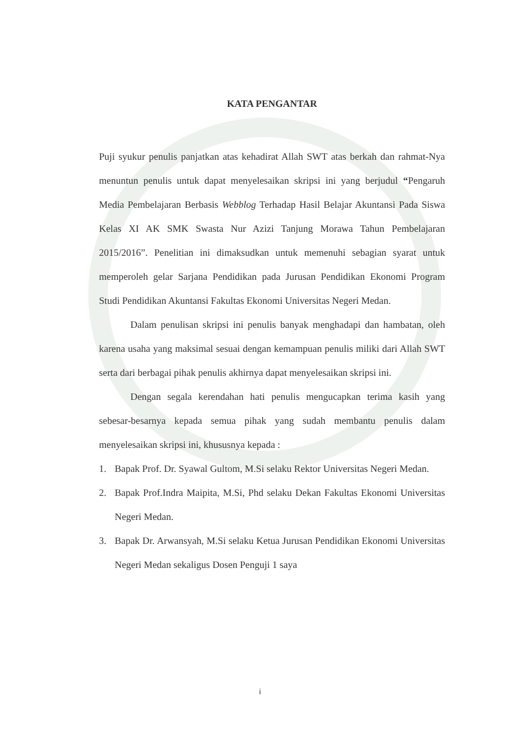KATA PENGANTAR
Puji syukur penulis panjatkan atas kehadirat Allah SWT atas berkah dan rahmat-Nya menuntun penulis untuk dapat menyelesaikan skripsi ini yang berjudul “Pengaruh Media Pembelajaran Berbasis Webblog Terhadap Hasil Belajar Akuntansi Pada Siswa Kelas XI AK SMK Swasta Nur Azizi Tanjung Morawa Tahun Pembelajaran 2015/2016”. Penelitian ini dimaksudkan untuk memenuhi sebagian syarat untuk memperoleh gelar Sarjana Pendidikan pada Jurusan Pendidikan Ekonomi Program Studi Pendidikan Akuntansi Fakultas Ekonomi Universitas Negeri Medan.
Dalam penulisan skripsi ini penulis banyak menghadapi dan hambatan, oleh karena usaha yang maksimal sesuai dengan kemampuan penulis miliki dari Allah SWT serta dari berbagai pihak penulis akhirnya dapat menyelesaikan skripsi ini.
Dengan segala kerendahan hati penulis mengucapkan terima kasih yang sebesar-besarnya kepada semua pihak yang sudah membantu penulis dalam menyelesaikan skripsi ini, khususnya kepada :
1. Bapak Prof. Dr. Syawal Gultom, M.Si selaku Rektor Universitas Negeri Medan.
2. Bapak Prof.Indra Maipita, M.Si, Phd selaku Dekan Fakultas Ekonomi Universitas Negeri Medan.
3. Bapak Dr. Arwansyah, M.Si selaku Ketua Jurusan Pendidikan Ekonomi Universitas Negeri Medan sekaligus Dosen Penguji 1 saya
i